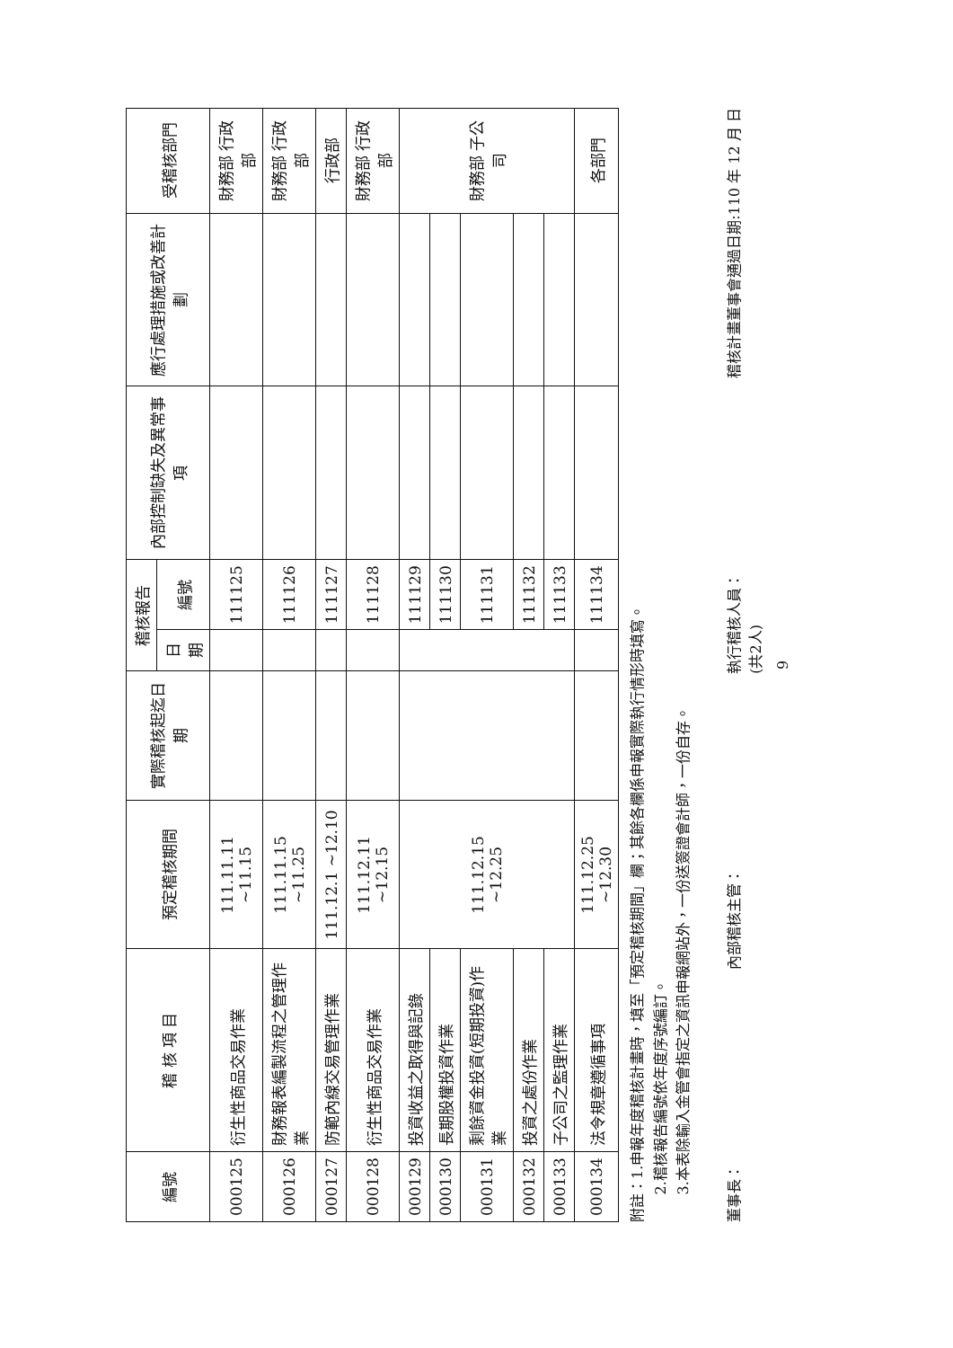| 編號 | 稽 核 項 目 | 預定稽核期間 | 實際稽核起迄日期 | 稽核報告 | | 內部控制缺失及異常事項 | 應行處理措施或改善計劃 | 受稽核部門 |
| --- | --- | --- | --- | --- | --- | --- | --- | --- |
| | | | | 日期 | 編號 | | | |
| 000125 | 衍生性商品交易作業 | 111.11.11 ~11.15 | | | 111125 | | | 財務部 行政部 |
| 000126 | 財務報表編製流程之管理作業 | 111.11.15 ~11.25 | | | 111126 | | | 財務部 行政部 |
| 000127 | 防範內線交易管理作業 | 111.12.1 ~12.10 | | | 111127 | | | 行政部 |
| 000128 | 衍生性商品交易作業 | 111.12.11 ~12.15 | | | 111128 | | | 財務部 行政部 |
| 000129 | 投資收益之取得與記錄 | 111.12.15 ~12.25 | | | 111129 | | | 財務部 子公司 |
| 000130 | 長期股權投資作業 | | | | 111130 | | | |
| 000131 | 剩餘資金投資(短期投資)作業 | | | | 111131 | | | |
| 000132 | 投資之處份作業 | | | | 111132 | | | |
| 000133 | 子公司之監理作業 | | | | 111133 | | | |
| 000134 | 法令規章遵循事項 | 111.12.25 ~12.30 | | | 111134 | | | 各部門 |
附註：1.申報年度稽核計畫時，填至「預定稽核期間」欄；其餘各欄係申報實際執行情形時填寫。
2.稽核報告編號依年度序號編訂。
3.本表除輸入金管會指定之資訊申報網站外，一份送簽證會計師，一份自存。
董事長： 內部稽核主管： 執行稽核人員：
(共2人) 稽核計畫董事會通過日期:110 年 12 月 日
9